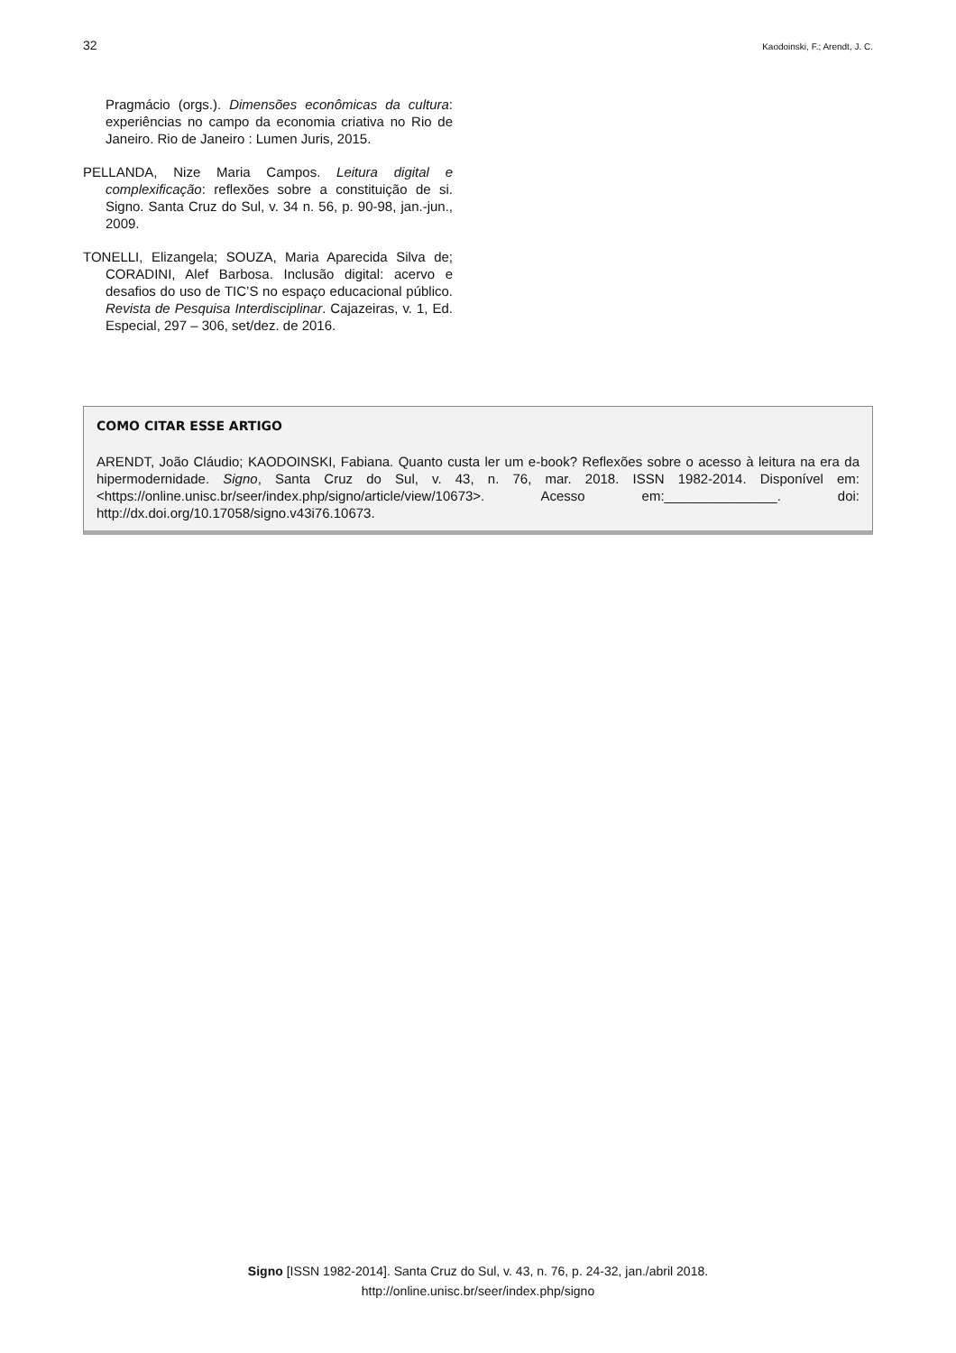32 Kaodoinski, F.; Arendt, J. C.
Pragmácio (orgs.). Dimensões econômicas da cultura: experiências no campo da economia criativa no Rio de Janeiro. Rio de Janeiro : Lumen Juris, 2015.
PELLANDA, Nize Maria Campos. Leitura digital e complexificação: reflexões sobre a constituição de si. Signo. Santa Cruz do Sul, v. 34 n. 56, p. 90-98, jan.-jun., 2009.
TONELLI, Elizangela; SOUZA, Maria Aparecida Silva de; CORADINI, Alef Barbosa. Inclusão digital: acervo e desafios do uso de TIC’S no espaço educacional público. Revista de Pesquisa Interdisciplinar. Cajazeiras, v. 1, Ed. Especial, 297 – 306, set/dez. de 2016.
COMO CITAR ESSE ARTIGO
ARENDT, João Cláudio; KAODOINSKI, Fabiana. Quanto custa ler um e-book? Reflexões sobre o acesso à leitura na era da hipermodernidade. Signo, Santa Cruz do Sul, v. 43, n. 76, mar. 2018. ISSN 1982-2014. Disponível em: <https://online.unisc.br/seer/index.php/signo/article/view/10673>. Acesso em:_______________. doi: http://dx.doi.org/10.17058/signo.v43i76.10673.
Signo [ISSN 1982-2014]. Santa Cruz do Sul, v. 43, n. 76, p. 24-32, jan./abril 2018.
http://online.unisc.br/seer/index.php/signo